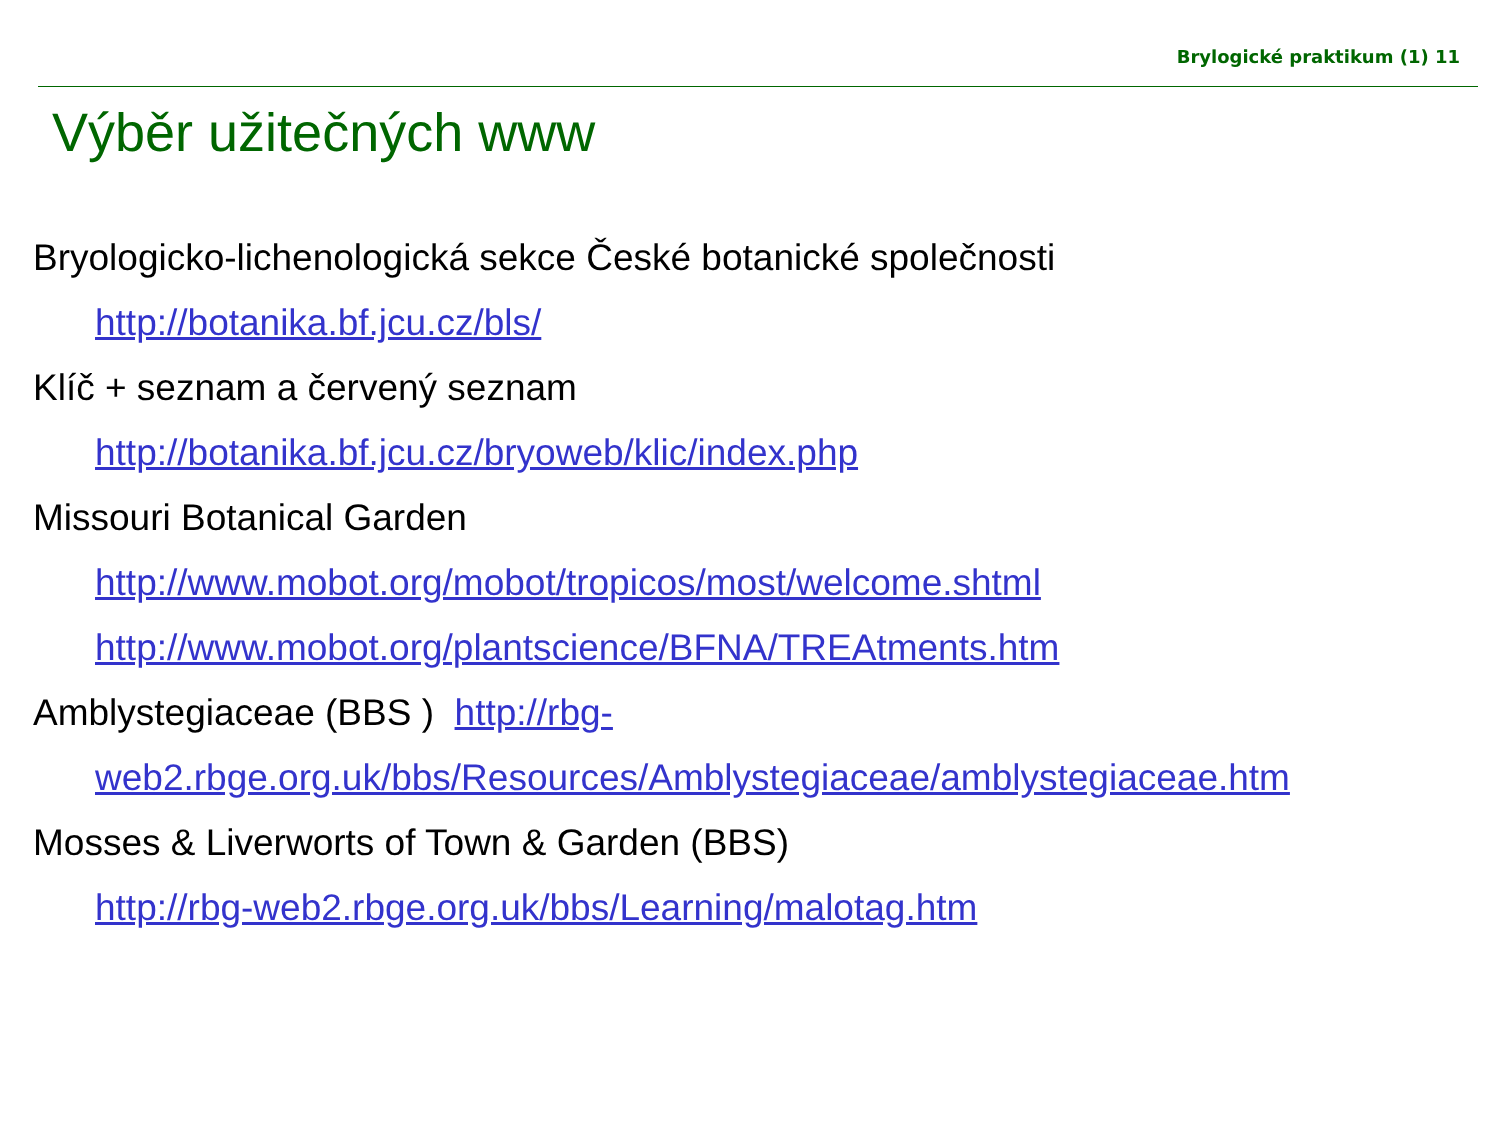Brylogické praktikum (1) 11
Výběr užitečných www
Bryologicko-lichenologická sekce České botanické společnosti
http://botanika.bf.jcu.cz/bls/
Klíč + seznam a červený seznam
http://botanika.bf.jcu.cz/bryoweb/klic/index.php
Missouri Botanical Garden
http://www.mobot.org/mobot/tropicos/most/welcome.shtml
http://www.mobot.org/plantscience/BFNA/TREAtments.htm
Amblystegiaceae (BBS ) http://rbg-
web2.rbge.org.uk/bbs/Resources/Amblystegiaceae/amblystegiaceae.htm
Mosses & Liverworts of Town & Garden (BBS)
http://rbg-web2.rbge.org.uk/bbs/Learning/malotag.htm